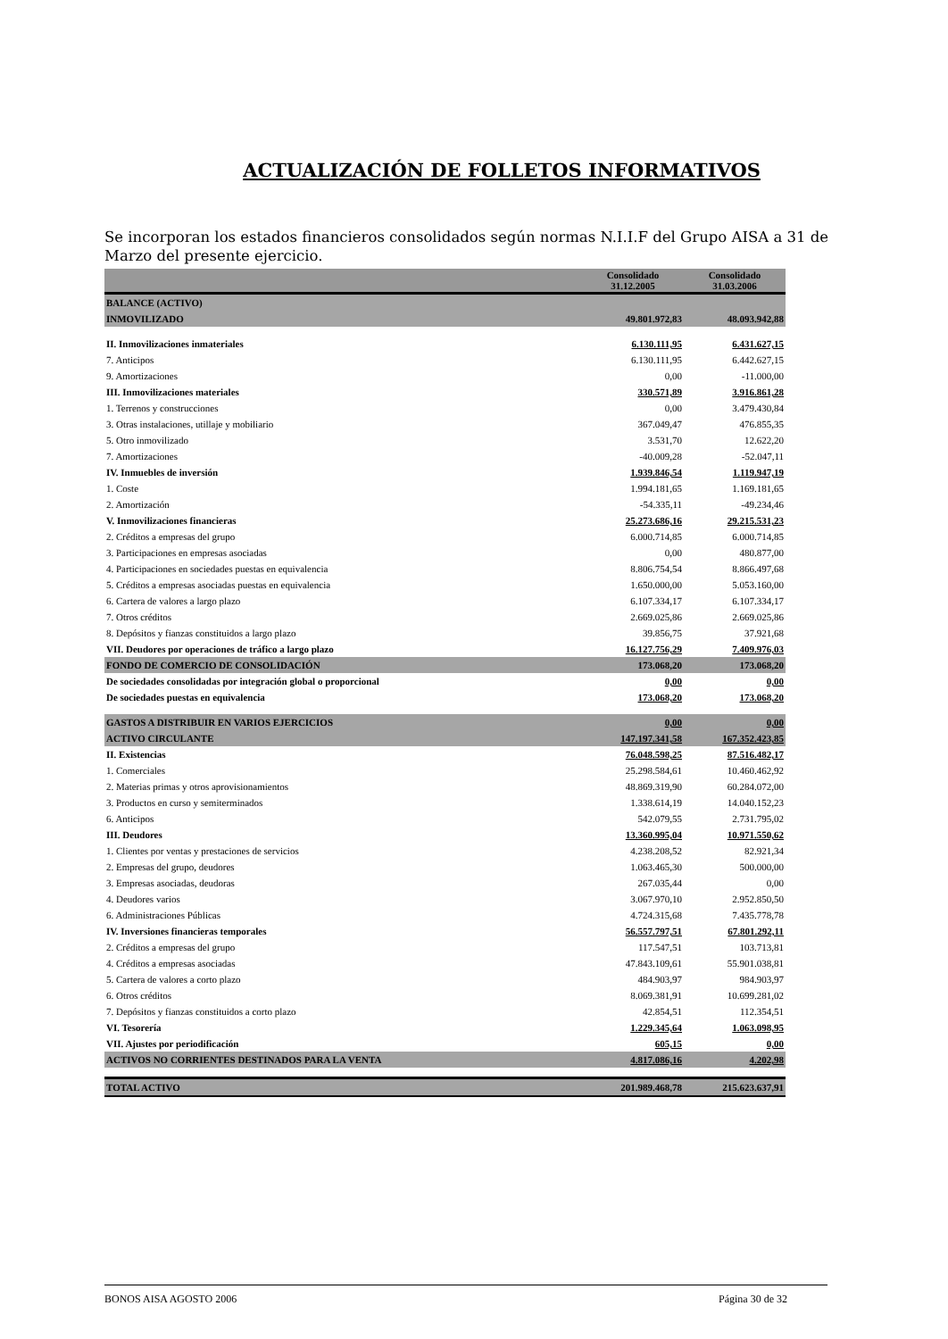ACTUALIZACIÓN DE FOLLETOS INFORMATIVOS
Se incorporan los estados financieros consolidados según normas N.I.I.F del Grupo AISA a 31 de Marzo del presente ejercicio.
| | Consolidado 31.12.2005 | Consolidado 31.03.2006 |
| --- | --- | --- |
| BALANCE (ACTIVO) | | |
| INMOVILIZADO | 49.801.972,83 | 48.093.942,88 |
| II. Inmovilizaciones inmateriales | 6.130.111,95 | 6.431.627,15 |
| 7. Anticipos | 6.130.111,95 | 6.442.627,15 |
| 9. Amortizaciones | 0,00 | -11.000,00 |
| III. Inmovilizaciones materiales | 330.571,89 | 3.916.861,28 |
| 1. Terrenos y construcciones | 0,00 | 3.479.430,84 |
| 3. Otras instalaciones, utillaje y mobiliario | 367.049,47 | 476.855,35 |
| 5. Otro inmovilizado | 3.531,70 | 12.622,20 |
| 7. Amortizaciones | -40.009,28 | -52.047,11 |
| IV. Inmuebles de inversión | 1.939.846,54 | 1.119.947,19 |
| 1. Coste | 1.994.181,65 | 1.169.181,65 |
| 2. Amortización | -54.335,11 | -49.234,46 |
| V. Inmovilizaciones financieras | 25.273.686,16 | 29.215.531,23 |
| 2. Créditos a empresas del grupo | 6.000.714,85 | 6.000.714,85 |
| 3. Participaciones en empresas asociadas | 0,00 | 480.877,00 |
| 4. Participaciones en sociedades puestas en equivalencia | 8.806.754,54 | 8.866.497,68 |
| 5. Créditos a empresas asociadas puestas en equivalencia | 1.650.000,00 | 5.053.160,00 |
| 6. Cartera de valores a largo plazo | 6.107.334,17 | 6.107.334,17 |
| 7. Otros créditos | 2.669.025,86 | 2.669.025,86 |
| 8. Depósitos y fianzas constituidos a largo plazo | 39.856,75 | 37.921,68 |
| VII. Deudores por operaciones de tráfico a largo plazo | 16.127.756,29 | 7.409.976,03 |
| FONDO DE COMERCIO DE CONSOLIDACIÓN | 173.068,20 | 173.068,20 |
| De sociedades consolidadas por integración global o proporcional | 0,00 | 0,00 |
| De sociedades puestas en equivalencia | 173.068,20 | 173.068,20 |
| GASTOS A DISTRIBUIR EN VARIOS EJERCICIOS | 0,00 | 0,00 |
| ACTIVO CIRCULANTE | 147.197.341,58 | 167.352.423,85 |
| II. Existencias | 76.048.598,25 | 87.516.482,17 |
| 1. Comerciales | 25.298.584,61 | 10.460.462,92 |
| 2. Materias primas y otros aprovisionamientos | 48.869.319,90 | 60.284.072,00 |
| 3. Productos en curso y semiterminados | 1.338.614,19 | 14.040.152,23 |
| 6. Anticipos | 542.079,55 | 2.731.795,02 |
| III. Deudores | 13.360.995,04 | 10.971.550,62 |
| 1. Clientes por ventas y prestaciones de servicios | 4.238.208,52 | 82.921,34 |
| 2. Empresas del grupo, deudores | 1.063.465,30 | 500.000,00 |
| 3. Empresas asociadas, deudoras | 267.035,44 | 0,00 |
| 4. Deudores varios | 3.067.970,10 | 2.952.850,50 |
| 6. Administraciones Públicas | 4.724.315,68 | 7.435.778,78 |
| IV. Inversiones financieras temporales | 56.557.797,51 | 67.801.292,11 |
| 2. Créditos a empresas del grupo | 117.547,51 | 103.713,81 |
| 4. Créditos a empresas asociadas | 47.843.109,61 | 55.901.038,81 |
| 5. Cartera de valores a corto plazo | 484.903,97 | 984.903,97 |
| 6. Otros créditos | 8.069.381,91 | 10.699.281,02 |
| 7. Depósitos y fianzas constituidos a corto plazo | 42.854,51 | 112.354,51 |
| VI. Tesorería | 1.229.345,64 | 1.063.098,95 |
| VII. Ajustes por periodificación | 605,15 | 0,00 |
| ACTIVOS NO CORRIENTES DESTINADOS PARA LA VENTA | 4.817.086,16 | 4.202,98 |
| TOTAL ACTIVO | 201.989.468,78 | 215.623.637,91 |
BONOS AISA AGOSTO 2006 Página 30 de 32